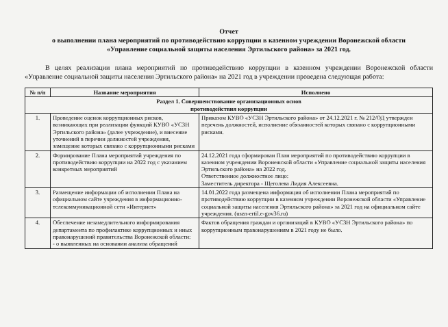Отчет
о выполнении плана мероприятий по противодействию коррупции в казенном учреждении Воронежской области
«Управление социальной защиты населения Эртильского района» за 2021 год.
В целях реализации плана мероприятий по противодействию коррупции в казенном учреждении Воронежской области «Управление социальной защиты населения Эртильского района» на 2021 год в учреждении проведена следующая работа:
| № п/п | Название мероприятия | Исполнено |
| --- | --- | --- |
| Раздел 1. Совершенствование организационных основ противодействия коррупции | | |
| 1. | Проведение оценок коррупционных рисков, возникающих при реализации функций КУВО «УСЗН Эртильского района» (далее учреждение), и внесение уточнений в перечни должностей учреждения, замещение которых связано с коррупционными рисками | Приказом КУВО «УСЗН Эртильского района» от 24.12.2021 г. № 212/ОД утвержден перечень должностей, исполнение обязанностей которых связано с коррупционными рисками. |
| 2. | Формирование Плана мероприятий учреждения по противодействию коррупции на 2022 год с указанием конкретных мероприятий | 24.12.2021 года сформирован План мероприятий по противодействию коррупции в казенном учреждении Воронежской области «Управление социальной защиты населения Эртильского района» на 2022 год. Ответственное должностное лицо: Заместитель директора - Щеголева Лидия Алексеевна. |
| 3. | Размещение информации об исполнении Плана на официальном сайте учреждения в информационно-телекоммуникационной сети «Интернет» | 14.01.2022 года размещена информация об исполнении Плана мероприятий по противодействию коррупции в казенном учреждении Воронежской области «Управление социальной защиты населения Эртильского района» за 2021 год на официальном сайте учреждения. (uszn-ertil.e-gov36.ru) |
| 4. | Обеспечение незамедлительного информирования департамента по профилактике коррупционных и иных правонарушений правительства Воронежской области: - о выявленных на основании анализа обращений | Фактов обращения граждан и организаций в КУВО «УСЗН Эртильского района» по коррупционным правонарушениям в 2021 году не было. |